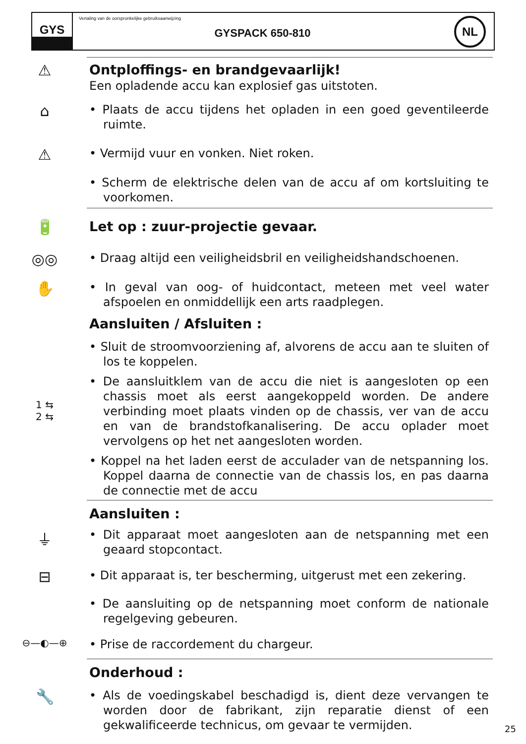GYS
Vertaling van de oorspronkelijke gebruiksaanwijzing
GYSPACK 650-810
NL
⚠
Ontploffings- en brandgevaarlijk!
Een opladende accu kan explosief gas uitstoten.
⌂
• Plaats de accu tijdens het opladen in een goed geventileerde ruimte.
⚠
• Vermijd vuur en vonken. Niet roken.
• Scherm de elektrische delen van de accu af om kortsluiting te voorkomen.
🔋
Let op : zuur-projectie gevaar.
◎◎
• Draag altijd een veiligheidsbril en veiligheidshandschoenen.
✋
• In geval van oog- of huidcontact, meteen met veel water afspoelen en onmiddellijk een arts raadplegen.
Aansluiten / Afsluiten :
• Sluit de stroomvoorziening af, alvorens de accu aan te sluiten of los te koppelen.
1 ⇆
2 ⇆
• De aansluitklem van de accu die niet is aangesloten op een chassis moet als eerst aangekoppeld worden. De andere verbinding moet plaats vinden op de chassis, ver van de accu en van de brandstofkanalisering. De accu oplader moet vervolgens op het net aangesloten worden.
• Koppel na het laden eerst de acculader van de netspanning los. Koppel daarna de connectie van de chassis los, en pas daarna de connectie met de accu
Aansluiten :
⏚
• Dit apparaat moet aangesloten aan de netspanning met een geaard stopcontact.
⊟
• Dit apparaat is, ter bescherming, uitgerust met een zekering.
• De aansluiting op de netspanning moet conform de nationale regelgeving gebeuren.
⊖—◐—⊕
• Prise de raccordement du chargeur.
Onderhoud :
🔧
• Als de voedingskabel beschadigd is, dient deze vervangen te worden door de fabrikant, zijn reparatie dienst of een gekwalificeerde technicus, om gevaar te vermijden.
25